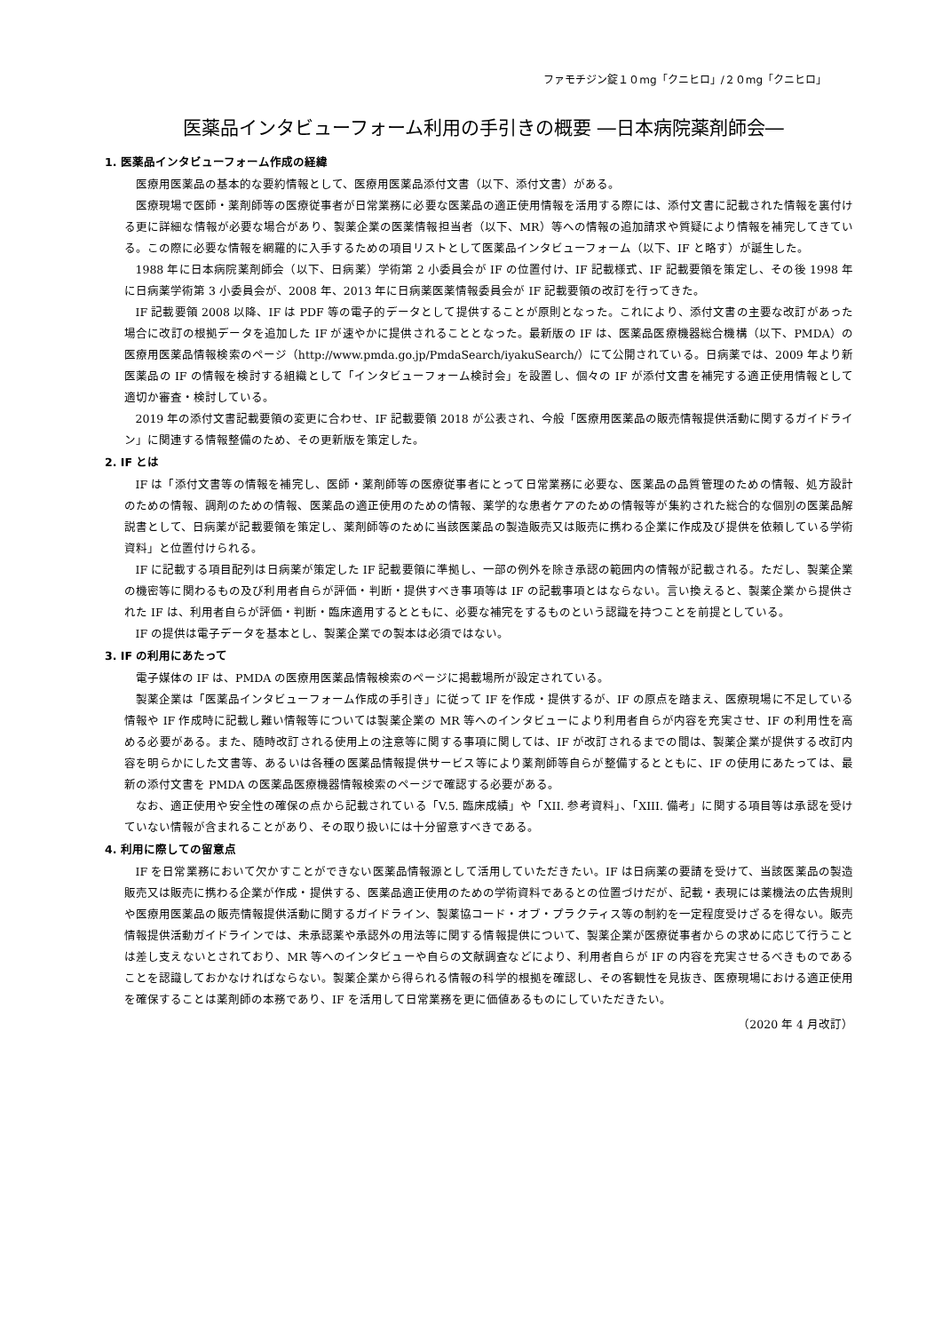ファモチジン錠１０mg「クニヒロ」/２０mg「クニヒロ」
医薬品インタビューフォーム利用の手引きの概要 ―日本病院薬剤師会―
1. 医薬品インタビューフォーム作成の経緯
医療用医薬品の基本的な要約情報として、医療用医薬品添付文書（以下、添付文書）がある。
医療現場で医師・薬剤師等の医療従事者が日常業務に必要な医薬品の適正使用情報を活用する際には、添付文書に記載された情報を裏付ける更に詳細な情報が必要な場合があり、製薬企業の医薬情報担当者（以下、MR）等への情報の追加請求や質疑により情報を補完してきている。この際に必要な情報を網羅的に入手するための項目リストとして医薬品インタビューフォーム（以下、IF と略す）が誕生した。
1988 年に日本病院薬剤師会（以下、日病薬）学術第 2 小委員会が IF の位置付け、IF 記載様式、IF 記載要領を策定し、その後 1998 年に日病薬学術第 3 小委員会が、2008 年、2013 年に日病薬医薬情報委員会が IF 記載要領の改訂を行ってきた。
IF 記載要領 2008 以降、IF は PDF 等の電子的データとして提供することが原則となった。これにより、添付文書の主要な改訂があった場合に改訂の根拠データを追加した IF が速やかに提供されることとなった。最新版の IF は、医薬品医療機器総合機構（以下、PMDA）の医療用医薬品情報検索のページ（http://www.pmda.go.jp/PmdaSearch/iyakuSearch/）にて公開されている。日病薬では、2009 年より新医薬品の IF の情報を検討する組織として「インタビューフォーム検討会」を設置し、個々の IF が添付文書を補完する適正使用情報として適切か審査・検討している。
2019 年の添付文書記載要領の変更に合わせ、IF 記載要領 2018 が公表され、今般「医療用医薬品の販売情報提供活動に関するガイドライン」に関連する情報整備のため、その更新版を策定した。
2. IF とは
IF は「添付文書等の情報を補完し、医師・薬剤師等の医療従事者にとって日常業務に必要な、医薬品の品質管理のための情報、処方設計のための情報、調剤のための情報、医薬品の適正使用のための情報、薬学的な患者ケアのための情報等が集約された総合的な個別の医薬品解説書として、日病薬が記載要領を策定し、薬剤師等のために当該医薬品の製造販売又は販売に携わる企業に作成及び提供を依頼している学術資料」と位置付けられる。
IF に記載する項目配列は日病薬が策定した IF 記載要領に準拠し、一部の例外を除き承認の範囲内の情報が記載される。ただし、製薬企業の機密等に関わるもの及び利用者自らが評価・判断・提供すべき事項等は IF の記載事項とはならない。言い換えると、製薬企業から提供された IF は、利用者自らが評価・判断・臨床適用するとともに、必要な補完をするものという認識を持つことを前提としている。
IF の提供は電子データを基本とし、製薬企業での製本は必須ではない。
3. IF の利用にあたって
電子媒体の IF は、PMDA の医療用医薬品情報検索のページに掲載場所が設定されている。
製薬企業は「医薬品インタビューフォーム作成の手引き」に従って IF を作成・提供するが、IF の原点を踏まえ、医療現場に不足している情報や IF 作成時に記載し難い情報等については製薬企業の MR 等へのインタビューにより利用者自らが内容を充実させ、IF の利用性を高める必要がある。また、随時改訂される使用上の注意等に関する事項に関しては、IF が改訂されるまでの間は、製薬企業が提供する改訂内容を明らかにした文書等、あるいは各種の医薬品情報提供サービス等により薬剤師等自らが整備するとともに、IF の使用にあたっては、最新の添付文書を PMDA の医薬品医療機器情報検索のページで確認する必要がある。
なお、適正使用や安全性の確保の点から記載されている「V.5. 臨床成績」や「XII. 参考資料」、「XIII. 備考」に関する項目等は承認を受けていない情報が含まれることがあり、その取り扱いには十分留意すべきである。
4. 利用に際しての留意点
IF を日常業務において欠かすことができない医薬品情報源として活用していただきたい。IF は日病薬の要請を受けて、当該医薬品の製造販売又は販売に携わる企業が作成・提供する、医薬品適正使用のための学術資料であるとの位置づけだが、記載・表現には薬機法の広告規則や医療用医薬品の販売情報提供活動に関するガイドライン、製薬協コード・オブ・プラクティス等の制約を一定程度受けざるを得ない。販売情報提供活動ガイドラインでは、未承認薬や承認外の用法等に関する情報提供について、製薬企業が医療従事者からの求めに応じて行うことは差し支えないとされており、MR 等へのインタビューや自らの文献調査などにより、利用者自らが IF の内容を充実させるべきものであることを認識しておかなければならない。製薬企業から得られる情報の科学的根拠を確認し、その客観性を見抜き、医療現場における適正使用を確保することは薬剤師の本務であり、IF を活用して日常業務を更に価値あるものにしていただきたい。
（2020 年 4 月改訂）